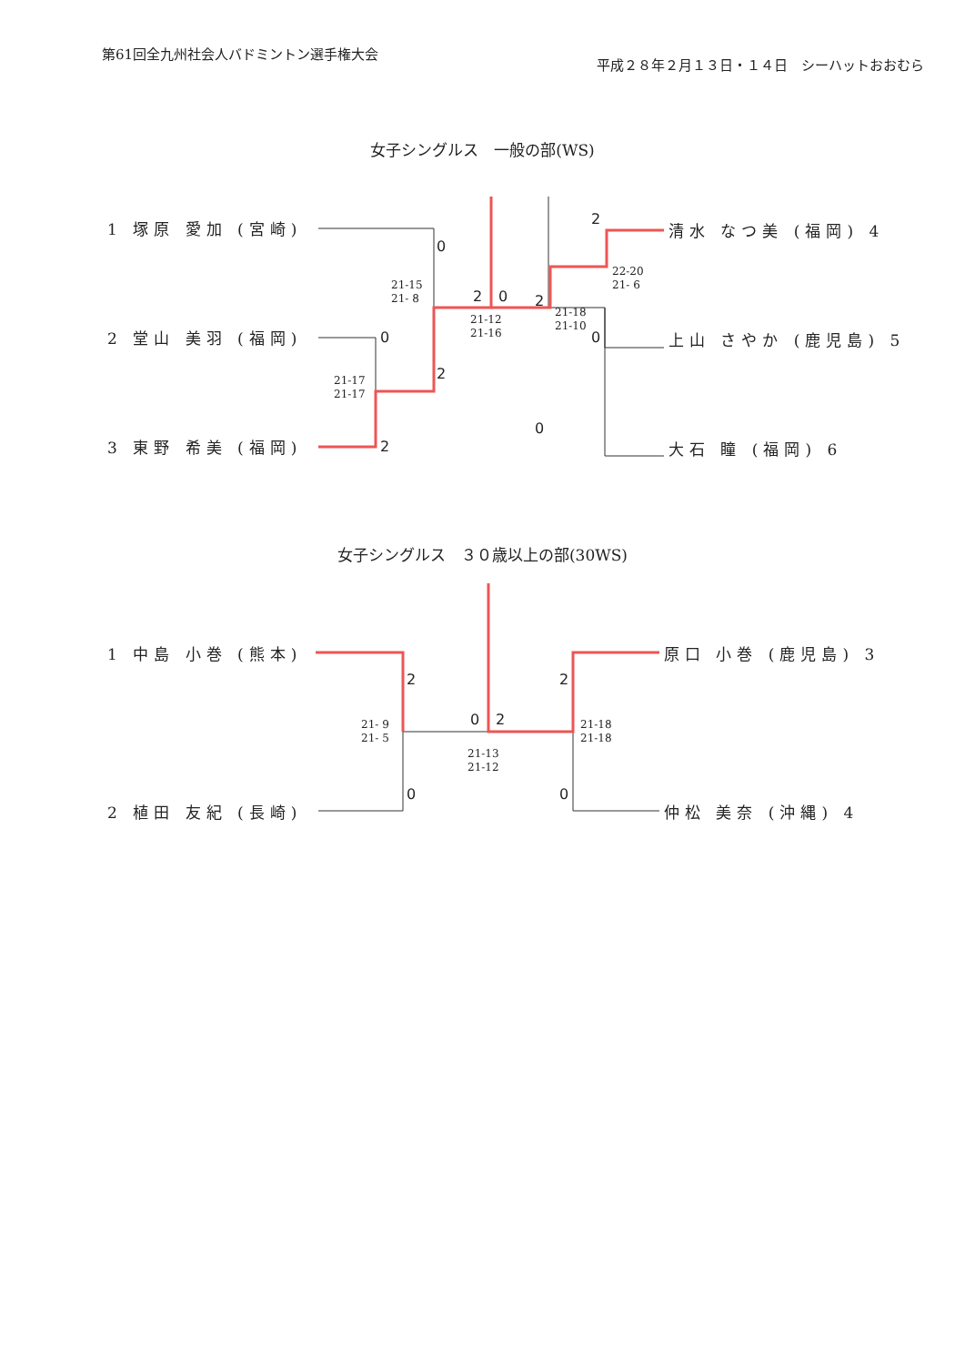第61回全九州社会人バドミントン選手権大会
平成２８年２月１３日・１４日　シーハットおおむら
女子シングルス　一般の部(WS)
1 塚原 愛加 (宮崎)
2 堂山 美羽 (福岡)
3 東野 希美 (福岡)
清水 なつ美 (福岡) 4
上山 さやか (鹿児島) 5
大石 瞳 (福岡) 6
21-15
21- 8
21-17
21-17
21-12
21-16
22-20
21- 6
21-18
21-10
0
0
2
2
2 0 2
2
0
0
女子シングルス　３０歳以上の部(30WS)
1 中島 小巻 (熊本)
2 植田 友紀 (長崎)
原口 小巻 (鹿児島) 3
仲松 美奈 (沖縄) 4
21- 9
21- 5
21-13
21-12
21-18
21-18
2
0
0 2
2
0